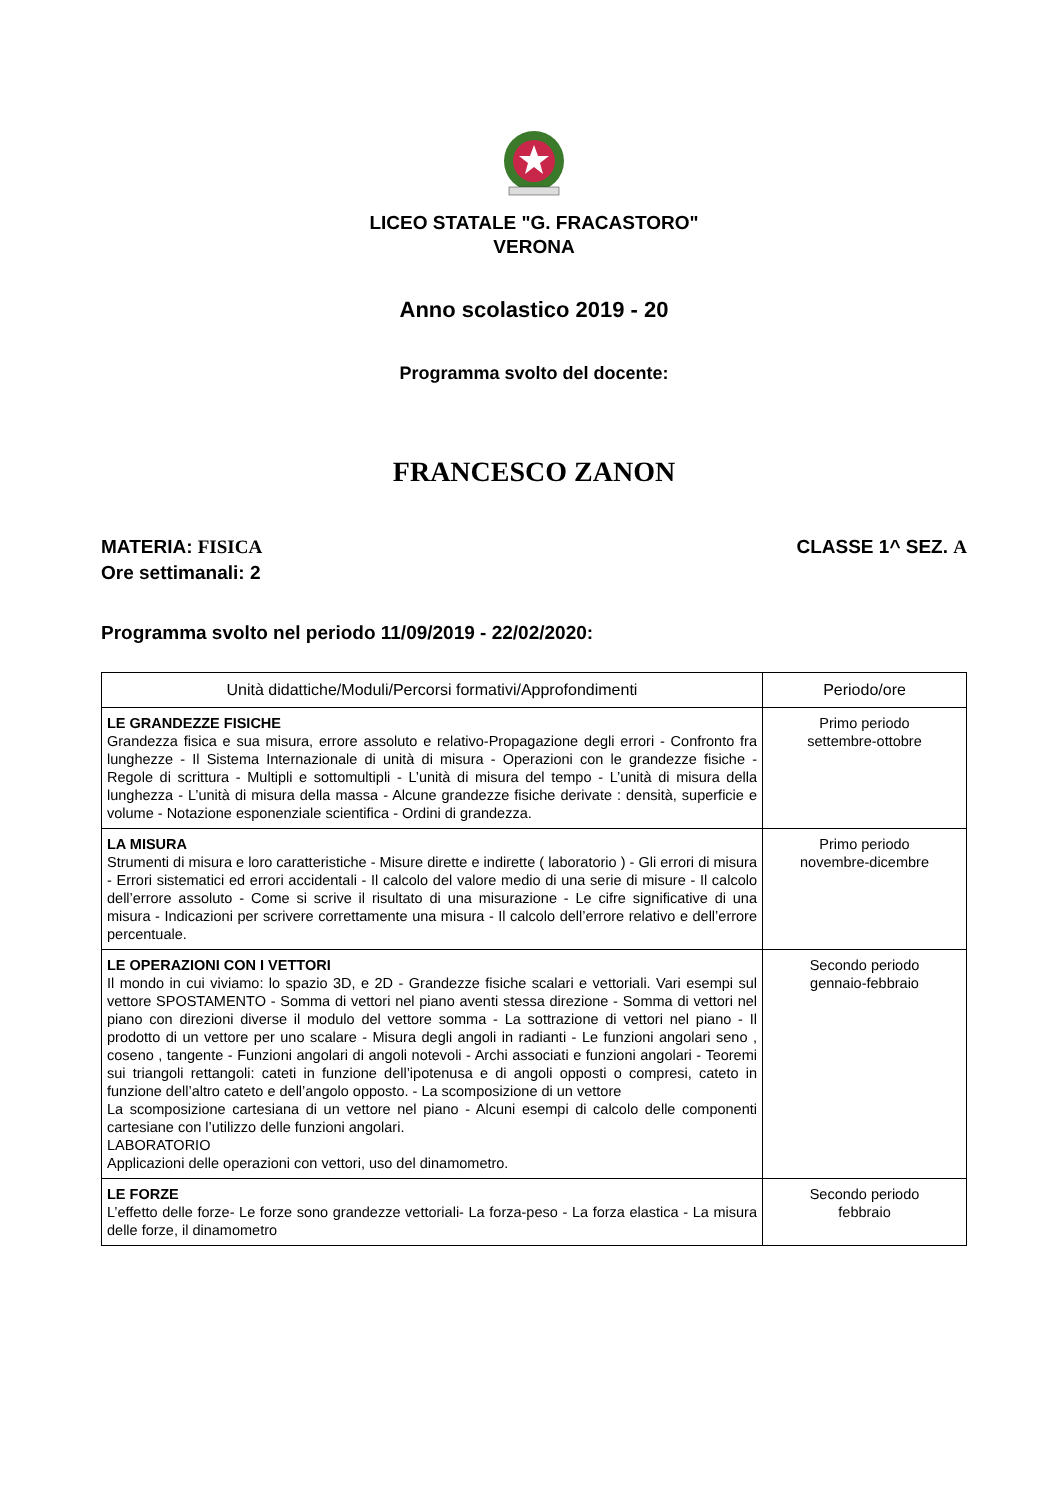LICEO STATALE "G. FRACASTORO"
VERONA
Anno scolastico 2019 - 20
Programma svolto del docente:
FRANCESCO ZANON
MATERIA: FISICA
Ore settimanali: 2
CLASSE 1^ SEZ. A
Programma svolto nel periodo 11/09/2019 - 22/02/2020:
| Unità didattiche/Moduli/Percorsi formativi/Approfondimenti | Periodo/ore |
| --- | --- |
| LE GRANDEZZE FISICHE Grandezza fisica e sua misura, errore assoluto e relativo-Propagazione degli errori - Confronto fra lunghezze - Il Sistema Internazionale di unità di misura - Operazioni con le grandezze fisiche - Regole di scrittura - Multipli e sottomultipli - L’unità di misura del tempo - L’unità di misura della lunghezza - L’unità di misura della massa - Alcune grandezze fisiche derivate : densità, superficie e volume - Notazione esponenziale scientifica - Ordini di grandezza. | Primo periodo settembre-ottobre |
| LA MISURA Strumenti di misura e loro caratteristiche - Misure dirette e indirette ( laboratorio ) - Gli errori di misura - Errori sistematici ed errori accidentali - Il calcolo del valore medio di una serie di misure - Il calcolo dell’errore assoluto - Come si scrive il risultato di una misurazione - Le cifre significative di una misura - Indicazioni per scrivere correttamente una misura - Il calcolo dell’errore relativo e dell’errore percentuale. | Primo periodo novembre-dicembre |
| LE OPERAZIONI CON I VETTORI Il mondo in cui viviamo: lo spazio 3D, e 2D - Grandezze fisiche scalari e vettoriali. Vari esempi sul vettore SPOSTAMENTO - Somma di vettori nel piano aventi stessa direzione - Somma di vettori nel piano con direzioni diverse il modulo del vettore somma - La sottrazione di vettori nel piano - Il prodotto di un vettore per uno scalare - Misura degli angoli in radianti - Le funzioni angolari seno , coseno , tangente - Funzioni angolari di angoli notevoli - Archi associati e funzioni angolari - Teoremi sui triangoli rettangoli: cateti in funzione dell’ipotenusa e di angoli opposti o compresi, cateto in funzione dell’altro cateto e dell’angolo opposto. - La scomposizione di un vettore La scomposizione cartesiana di un vettore nel piano - Alcuni esempi di calcolo delle componenti cartesiane con l’utilizzo delle funzioni angolari. LABORATORIO Applicazioni delle operazioni con vettori, uso del dinamometro. | Secondo periodo gennaio-febbraio |
| LE FORZE L’effetto delle forze- Le forze sono grandezze vettoriali- La forza-peso - La forza elastica - La misura delle forze, il dinamometro | Secondo periodo febbraio |